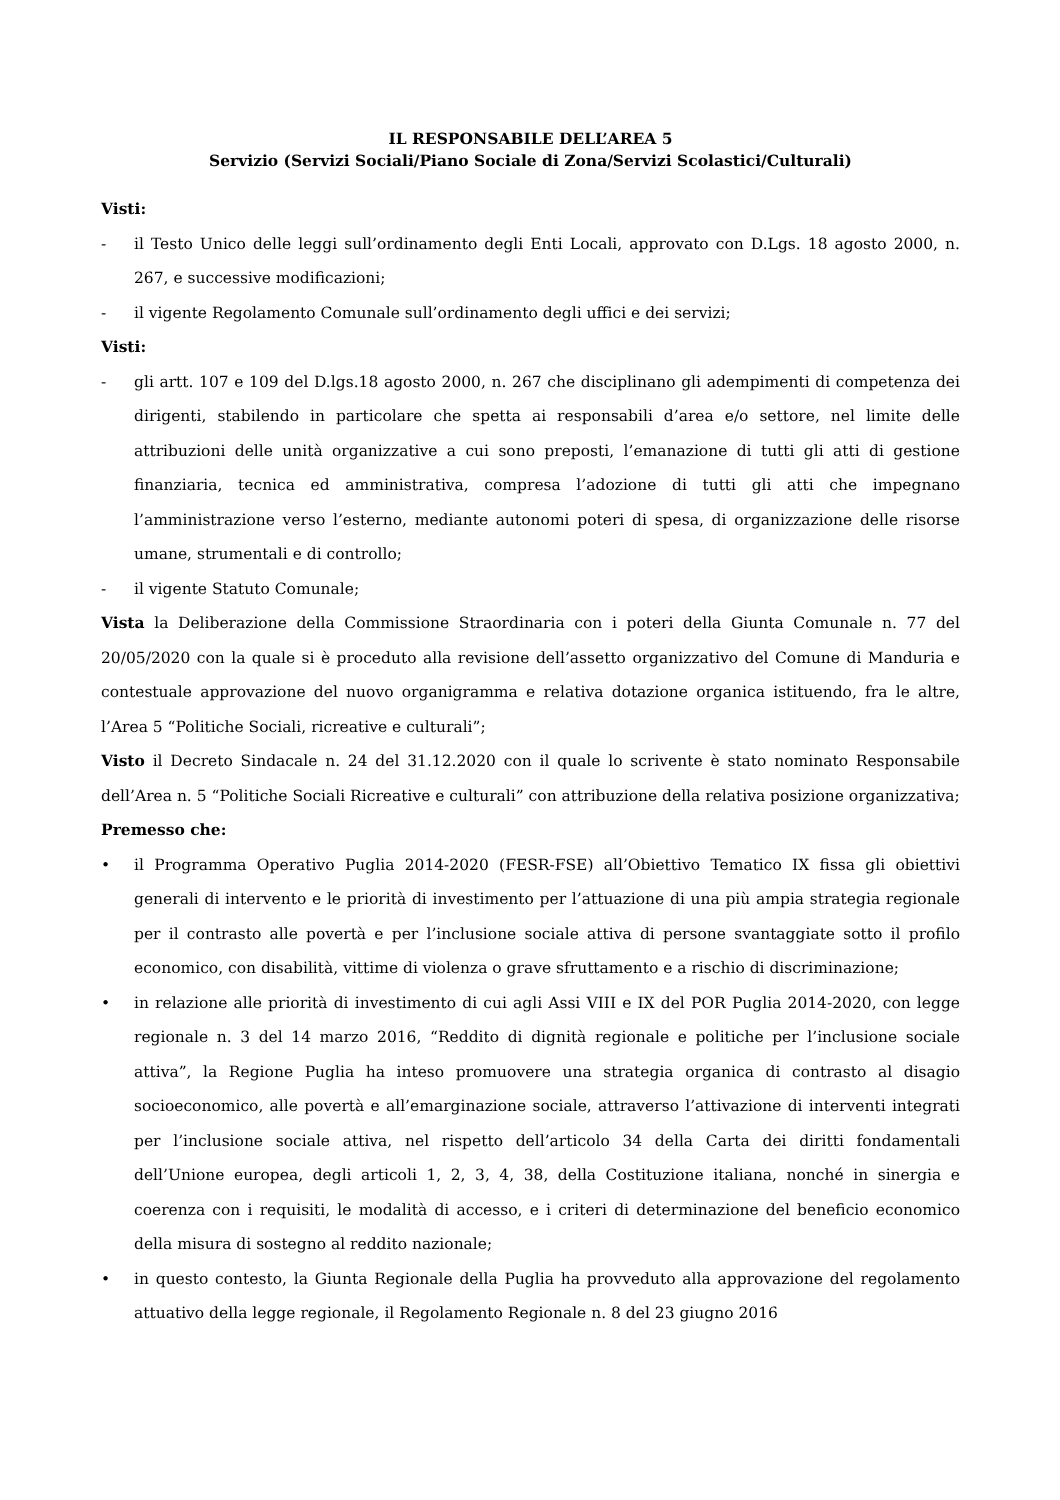IL RESPONSABILE DELL’AREA 5
Servizio (Servizi Sociali/Piano Sociale di Zona/Servizi Scolastici/Culturali)
Visti:
- il Testo Unico delle leggi sull’ordinamento degli Enti Locali, approvato con D.Lgs. 18 agosto 2000, n. 267, e successive modificazioni;
- il vigente Regolamento Comunale sull’ordinamento degli uffici e dei servizi;
Visti:
- gli artt. 107 e 109 del D.lgs.18 agosto 2000, n. 267 che disciplinano gli adempimenti di competenza dei dirigenti, stabilendo in particolare che spetta ai responsabili d’area e/o settore, nel limite delle attribuzioni delle unità organizzative a cui sono preposti, l’emanazione di tutti gli atti di gestione finanziaria, tecnica ed amministrativa, compresa l’adozione di tutti gli atti che impegnano l’amministrazione verso l’esterno, mediante autonomi poteri di spesa, di organizzazione delle risorse umane, strumentali e di controllo;
- il vigente Statuto Comunale;
Vista la Deliberazione della Commissione Straordinaria con i poteri della Giunta Comunale n. 77 del 20/05/2020 con la quale si è proceduto alla revisione dell’assetto organizzativo del Comune di Manduria e contestuale approvazione del nuovo organigramma e relativa dotazione organica istituendo, fra le altre, l’Area 5 “Politiche Sociali, ricreative e culturali”;
Visto il Decreto Sindacale n. 24 del 31.12.2020 con il quale lo scrivente è stato nominato Responsabile dell’Area n. 5 “Politiche Sociali Ricreative e culturali” con attribuzione della relativa posizione organizzativa;
Premesso che:
• il Programma Operativo Puglia 2014-2020 (FESR-FSE) all’Obiettivo Tematico IX fissa gli obiettivi generali di intervento e le priorità di investimento per l’attuazione di una più ampia strategia regionale per il contrasto alle povertà e per l’inclusione sociale attiva di persone svantaggiate sotto il profilo economico, con disabilità, vittime di violenza o grave sfruttamento e a rischio di discriminazione;
• in relazione alle priorità di investimento di cui agli Assi VIII e IX del POR Puglia 2014-2020, con legge regionale n. 3 del 14 marzo 2016, “Reddito di dignità regionale e politiche per l’inclusione sociale attiva”, la Regione Puglia ha inteso promuovere una strategia organica di contrasto al disagio socioeconomico, alle povertà e all’emarginazione sociale, attraverso l’attivazione di interventi integrati per l’inclusione sociale attiva, nel rispetto dell’articolo 34 della Carta dei diritti fondamentali dell’Unione europea, degli articoli 1, 2, 3, 4, 38, della Costituzione italiana, nonché in sinergia e coerenza con i requisiti, le modalità di accesso, e i criteri di determinazione del beneficio economico della misura di sostegno al reddito nazionale;
• in questo contesto, la Giunta Regionale della Puglia ha provveduto alla approvazione del regolamento attuativo della legge regionale, il Regolamento Regionale n. 8 del 23 giugno 2016